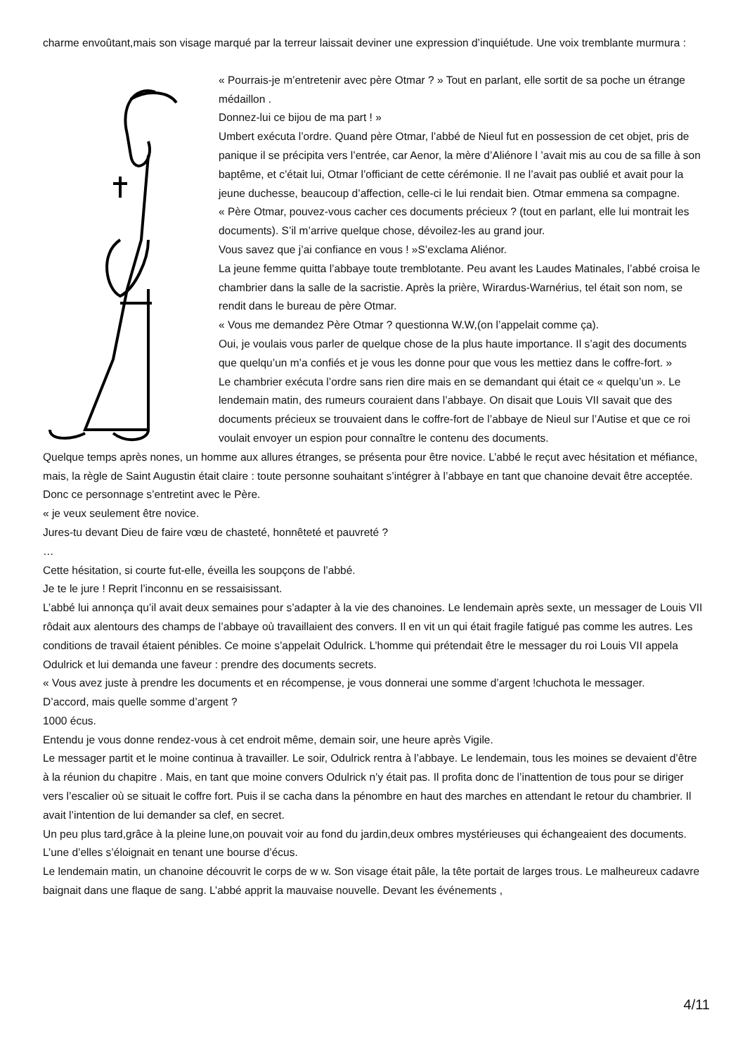charme envoûtant,mais son visage marqué par la terreur laissait deviner une expression d’inquiétude. Une voix tremblante murmura :
« Pourrais-je m’entretenir avec père Otmar ? » Tout en parlant, elle sortit de sa poche un étrange médaillon .
Donnez-lui ce bijou de ma part ! »
Umbert exécuta l’ordre. Quand père Otmar, l’abbé de Nieul fut en possession de cet objet, pris de panique il se précipita vers l’entrée, car Aenor, la mère d’Aliénore l ’avait mis au cou de sa fille à son baptême, et c’était lui, Otmar l’officiant de cette cérémonie. Il ne l’avait pas oublié et avait pour la jeune duchesse, beaucoup d’affection, celle-ci le lui rendait bien. Otmar emmena sa compagne.
« Père Otmar, pouvez-vous cacher ces documents précieux ? (tout en parlant, elle lui montrait les documents). S’il m’arrive quelque chose, dévoilez-les au grand jour.
Vous savez que j’ai confiance en vous ! »S’exclama Aliénor.
La jeune femme quitta l’abbaye toute tremblotante. Peu avant les Laudes Matinales, l’abbé croisa le chambrier dans la salle de la sacristie. Après la prière, Wirardus-Warnérius, tel était son nom, se rendit dans le bureau de père Otmar.
« Vous me demandez Père Otmar ? questionna W.W,(on l’appelait comme ça).
Oui, je voulais vous parler de quelque chose de la plus haute importance. Il s’agit des documents que quelqu’un m’a confiés et je vous les donne pour que vous les mettiez dans le coffre-fort. »
Le chambrier exécuta l’ordre sans rien dire mais en se demandant qui était ce « quelqu’un ». Le lendemain matin, des rumeurs couraient dans l’abbaye. On disait que Louis VII savait que des documents précieux se trouvaient dans le coffre-fort de l’abbaye de Nieul sur l’Autise et que ce roi voulait envoyer un espion pour connaître le contenu des documents.
Quelque temps après nones, un homme aux allures étranges, se présenta pour être novice. L’abbé le reçut avec hésitation et méfiance, mais, la règle de Saint Augustin était claire : toute personne souhaitant s’intégrer à l’abbaye en tant que chanoine devait être acceptée.
Donc ce personnage s’entretint avec le Père.
« je veux seulement être novice.
Jures-tu devant Dieu de faire vœu de chasteté, honnêteté et pauvreté ?
…
Cette hésitation, si courte fut-elle, éveilla les soupçons de l’abbé.
Je te le jure ! Reprit l’inconnu en se ressaisissant.
L’abbé lui annonça qu’il avait deux semaines pour s’adapter à la vie des chanoines. Le lendemain après sexte, un messager de Louis VII rôdait aux alentours des champs de l’abbaye où travaillaient des convers. Il en vit un qui était fragile fatigué pas comme les autres. Les conditions de travail étaient pénibles. Ce moine s’appelait Odulrick. L’homme qui prétendait être le messager du roi Louis VII appela Odulrick et lui demanda une faveur : prendre des documents secrets.
« Vous avez juste à prendre les documents et en récompense, je vous donnerai une somme d’argent !chuchota le messager.
D’accord, mais quelle somme d’argent ?
1000 écus.
Entendu je vous donne rendez-vous à cet endroit même, demain soir, une heure après Vigile.
Le messager partit et le moine continua à travailler. Le soir, Odulrick rentra à l’abbaye. Le lendemain, tous les moines se devaient d’être à la réunion du chapitre . Mais, en tant que moine convers Odulrick n’y était pas. Il profita donc de l’inattention de tous pour se diriger vers l’escalier où se situait le coffre fort. Puis il se cacha dans la pénombre en haut des marches en attendant le retour du chambrier. Il avait l’intention de lui demander sa clef, en secret.
Un peu plus tard,grâce à la pleine lune,on pouvait voir au fond du jardin,deux ombres mystérieuses qui échangeaient des documents. L’une d’elles s’éloignait en tenant une bourse d’écus.
Le lendemain matin, un chanoine découvrit le corps de w w. Son visage était pâle, la tête portait de larges trous. Le malheureux cadavre baignait dans une flaque de sang. L’abbé apprit la mauvaise nouvelle. Devant les événements ,
4/11